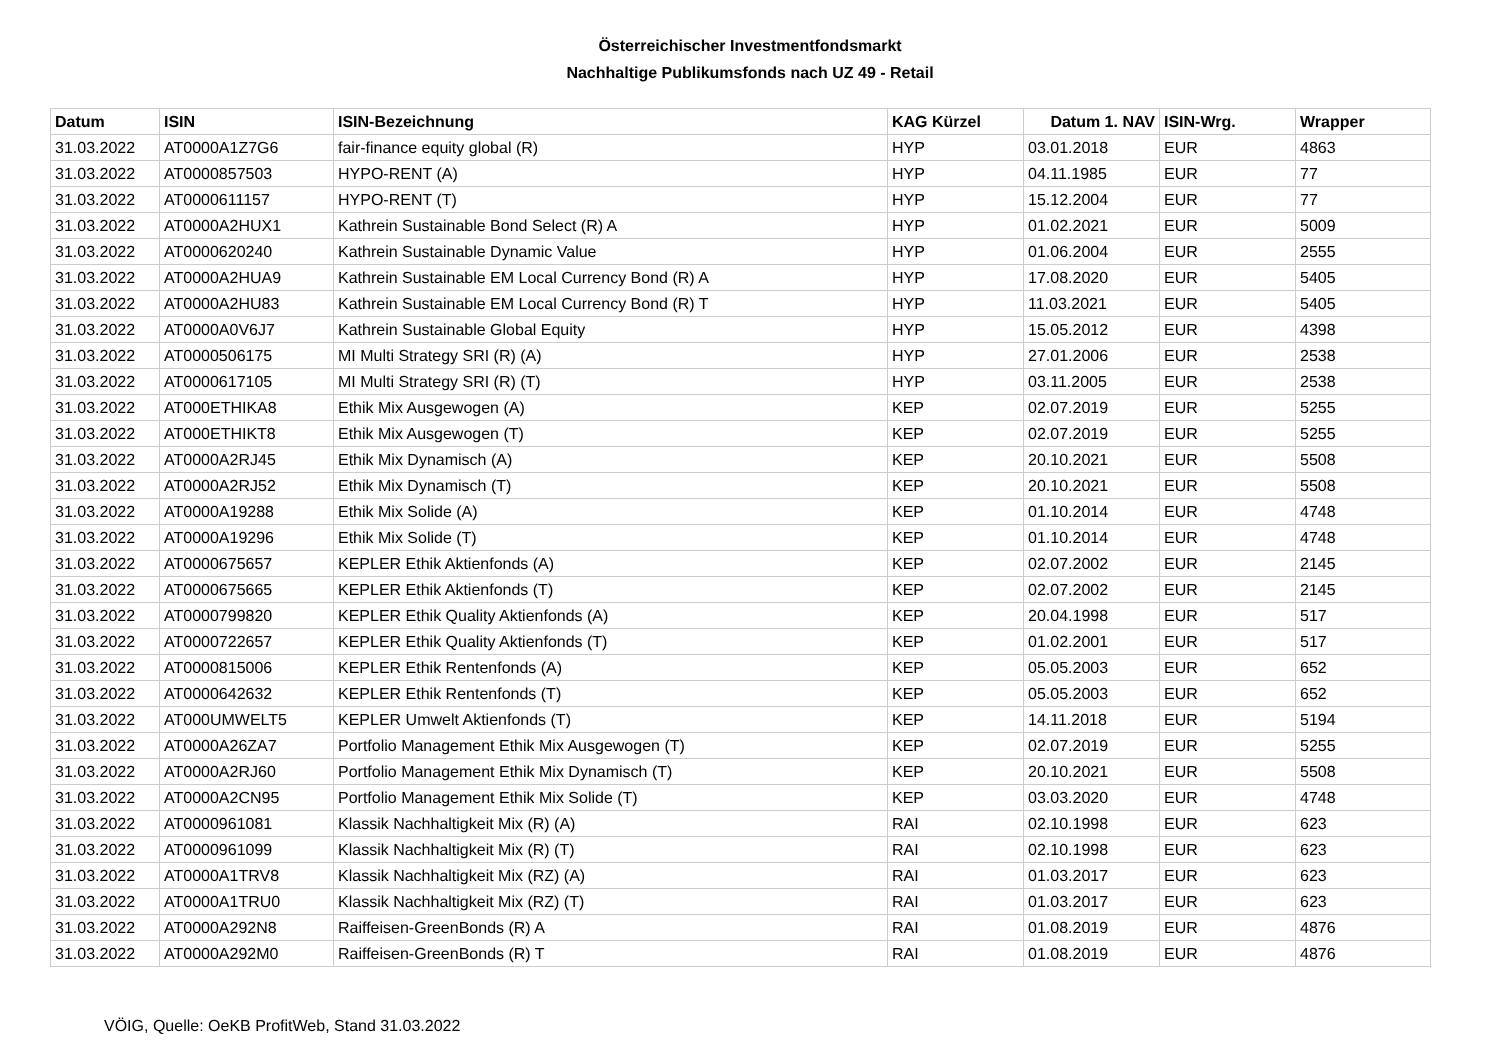Österreichischer Investmentfondsmarkt
Nachhaltige Publikumsfonds nach UZ 49 - Retail
| Datum | ISIN | ISIN-Bezeichnung | KAG Kürzel | Datum 1. NAV | ISIN-Wrg. | Wrapper |
| --- | --- | --- | --- | --- | --- | --- |
| 31.03.2022 | AT0000A1Z7G6 | fair-finance equity global (R) | HYP | 03.01.2018 | EUR | 4863 |
| 31.03.2022 | AT0000857503 | HYPO-RENT (A) | HYP | 04.11.1985 | EUR | 77 |
| 31.03.2022 | AT0000611157 | HYPO-RENT (T) | HYP | 15.12.2004 | EUR | 77 |
| 31.03.2022 | AT0000A2HUX1 | Kathrein Sustainable Bond Select (R) A | HYP | 01.02.2021 | EUR | 5009 |
| 31.03.2022 | AT0000620240 | Kathrein Sustainable Dynamic Value | HYP | 01.06.2004 | EUR | 2555 |
| 31.03.2022 | AT0000A2HUA9 | Kathrein Sustainable EM Local Currency Bond (R) A | HYP | 17.08.2020 | EUR | 5405 |
| 31.03.2022 | AT0000A2HU83 | Kathrein Sustainable EM Local Currency Bond (R) T | HYP | 11.03.2021 | EUR | 5405 |
| 31.03.2022 | AT0000A0V6J7 | Kathrein Sustainable Global Equity | HYP | 15.05.2012 | EUR | 4398 |
| 31.03.2022 | AT0000506175 | MI Multi Strategy SRI (R) (A) | HYP | 27.01.2006 | EUR | 2538 |
| 31.03.2022 | AT0000617105 | MI Multi Strategy SRI (R) (T) | HYP | 03.11.2005 | EUR | 2538 |
| 31.03.2022 | AT000ETHIKA8 | Ethik Mix Ausgewogen (A) | KEP | 02.07.2019 | EUR | 5255 |
| 31.03.2022 | AT000ETHIKT8 | Ethik Mix Ausgewogen (T) | KEP | 02.07.2019 | EUR | 5255 |
| 31.03.2022 | AT0000A2RJ45 | Ethik Mix Dynamisch (A) | KEP | 20.10.2021 | EUR | 5508 |
| 31.03.2022 | AT0000A2RJ52 | Ethik Mix Dynamisch (T) | KEP | 20.10.2021 | EUR | 5508 |
| 31.03.2022 | AT0000A19288 | Ethik Mix Solide (A) | KEP | 01.10.2014 | EUR | 4748 |
| 31.03.2022 | AT0000A19296 | Ethik Mix Solide (T) | KEP | 01.10.2014 | EUR | 4748 |
| 31.03.2022 | AT0000675657 | KEPLER Ethik Aktienfonds (A) | KEP | 02.07.2002 | EUR | 2145 |
| 31.03.2022 | AT0000675665 | KEPLER Ethik Aktienfonds (T) | KEP | 02.07.2002 | EUR | 2145 |
| 31.03.2022 | AT0000799820 | KEPLER Ethik Quality Aktienfonds (A) | KEP | 20.04.1998 | EUR | 517 |
| 31.03.2022 | AT0000722657 | KEPLER Ethik Quality Aktienfonds (T) | KEP | 01.02.2001 | EUR | 517 |
| 31.03.2022 | AT0000815006 | KEPLER Ethik Rentenfonds (A) | KEP | 05.05.2003 | EUR | 652 |
| 31.03.2022 | AT0000642632 | KEPLER Ethik Rentenfonds (T) | KEP | 05.05.2003 | EUR | 652 |
| 31.03.2022 | AT000UMWELT5 | KEPLER Umwelt Aktienfonds (T) | KEP | 14.11.2018 | EUR | 5194 |
| 31.03.2022 | AT0000A26ZA7 | Portfolio Management Ethik Mix Ausgewogen (T) | KEP | 02.07.2019 | EUR | 5255 |
| 31.03.2022 | AT0000A2RJ60 | Portfolio Management Ethik Mix Dynamisch (T) | KEP | 20.10.2021 | EUR | 5508 |
| 31.03.2022 | AT0000A2CN95 | Portfolio Management Ethik Mix Solide (T) | KEP | 03.03.2020 | EUR | 4748 |
| 31.03.2022 | AT0000961081 | Klassik Nachhaltigkeit Mix (R) (A) | RAI | 02.10.1998 | EUR | 623 |
| 31.03.2022 | AT0000961099 | Klassik Nachhaltigkeit Mix (R) (T) | RAI | 02.10.1998 | EUR | 623 |
| 31.03.2022 | AT0000A1TRV8 | Klassik Nachhaltigkeit Mix (RZ) (A) | RAI | 01.03.2017 | EUR | 623 |
| 31.03.2022 | AT0000A1TRU0 | Klassik Nachhaltigkeit Mix (RZ) (T) | RAI | 01.03.2017 | EUR | 623 |
| 31.03.2022 | AT0000A292N8 | Raiffeisen-GreenBonds (R) A | RAI | 01.08.2019 | EUR | 4876 |
| 31.03.2022 | AT0000A292M0 | Raiffeisen-GreenBonds (R) T | RAI | 01.08.2019 | EUR | 4876 |
VÖIG, Quelle: OeKB ProfitWeb, Stand 31.03.2022